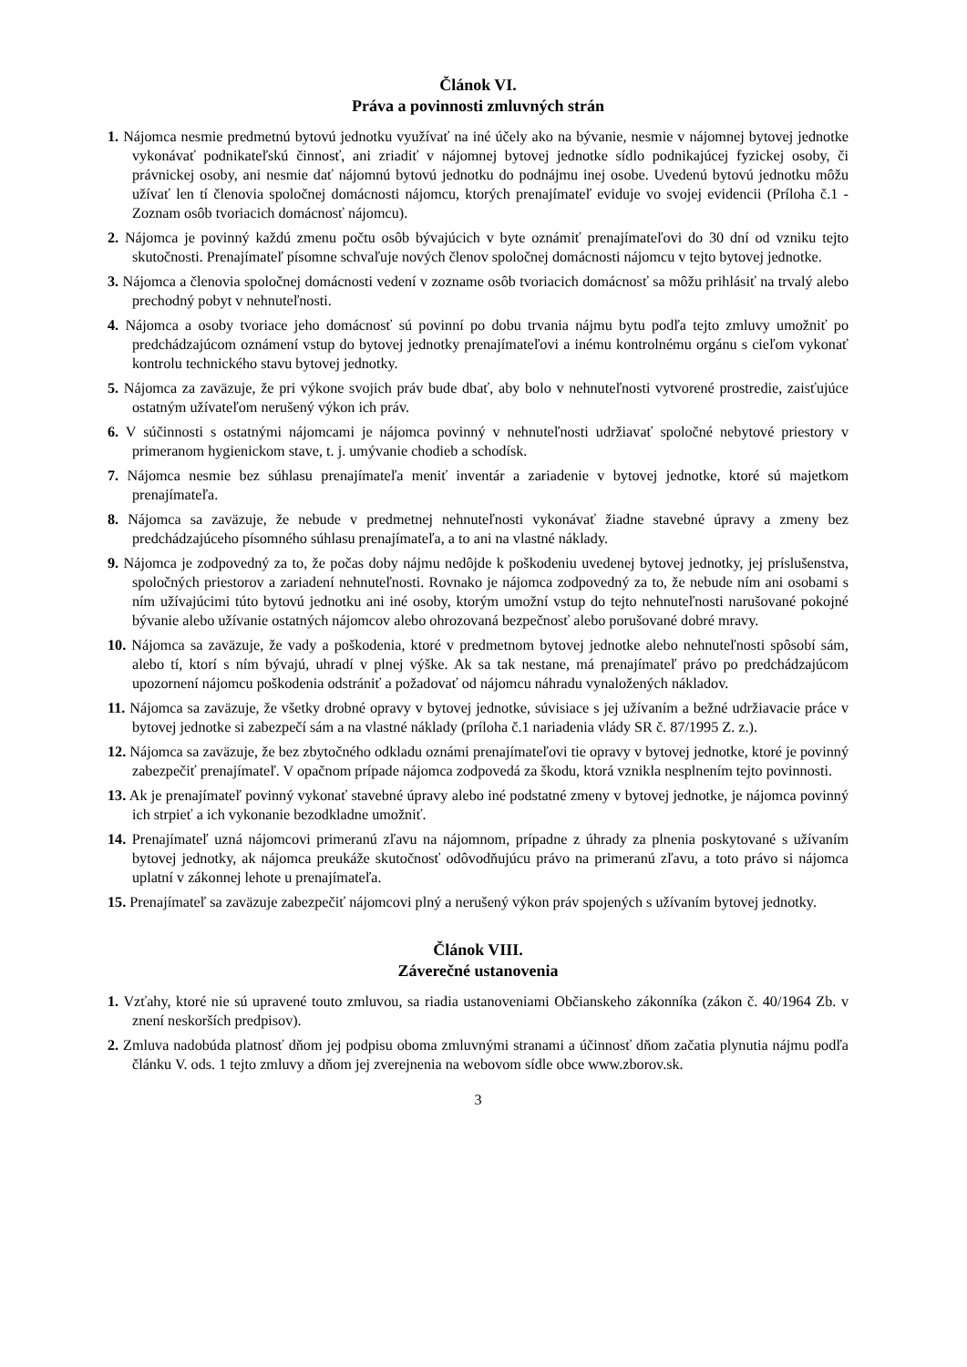Článok VI.
Práva a povinnosti zmluvných strán
1. Nájomca nesmie predmetnú bytovú jednotku využívať na iné účely ako na bývanie, nesmie v nájomnej bytovej jednotke vykonávať podnikateľskú činnosť, ani zriadiť v nájomnej bytovej jednotke sídlo podnikajúcej fyzickej osoby, či právnickej osoby, ani nesmie dať nájomnú bytovú jednotku do podnájmu inej osobe. Uvedenú bytovú jednotku môžu užívať len tí členovia spoločnej domácnosti nájomcu, ktorých prenajímateľ eviduje vo svojej evidencii (Príloha č.1 - Zoznam osôb tvoriacich domácnosť nájomcu).
2. Nájomca je povinný každú zmenu počtu osôb bývajúcich v byte oznámiť prenajímateľovi do 30 dní od vzniku tejto skutočnosti. Prenajímateľ písomne schvaľuje nových členov spoločnej domácnosti nájomcu v tejto bytovej jednotke.
3. Nájomca a členovia spoločnej domácnosti vedení v zozname osôb tvoriacich domácnosť sa môžu prihlásiť na trvalý alebo prechodný pobyt v nehnuteľnosti.
4. Nájomca a osoby tvoriace jeho domácnosť sú povinní po dobu trvania nájmu bytu podľa tejto zmluvy umožniť po predchádzajúcom oznámení vstup do bytovej jednotky prenajímateľovi a inému kontrolnému orgánu s cieľom vykonať kontrolu technického stavu bytovej jednotky.
5. Nájomca za zaväzuje, že pri výkone svojich práv bude dbať, aby bolo v nehnuteľnosti vytvorené prostredie, zaisťujúce ostatným užívateľom nerušený výkon ich práv.
6. V súčinnosti s ostatnými nájomcami je nájomca povinný v nehnuteľnosti udržiavať spoločné nebytové priestory v primeranom hygienickom stave, t. j. umývanie chodieb a schodísk.
7. Nájomca nesmie bez súhlasu prenajímateľa meniť inventár a zariadenie v bytovej jednotke, ktoré sú majetkom prenajímateľa.
8. Nájomca sa zaväzuje, že nebude v predmetnej nehnuteľnosti vykonávať žiadne stavebné úpravy a zmeny bez predchádzajúceho písomného súhlasu prenajímateľa, a to ani na vlastné náklady.
9. Nájomca je zodpovedný za to, že počas doby nájmu nedôjde k poškodeniu uvedenej bytovej jednotky, jej príslušenstva, spoločných priestorov a zariadení nehnuteľnosti. Rovnako je nájomca zodpovedný za to, že nebude ním ani osobami s ním užívajúcimi túto bytovú jednotku ani iné osoby, ktorým umožní vstup do tejto nehnuteľnosti narušované pokojné bývanie alebo užívanie ostatných nájomcov alebo ohrozovaná bezpečnosť alebo porušované dobré mravy.
10. Nájomca sa zaväzuje, že vady a poškodenia, ktoré v predmetnom bytovej jednotke alebo nehnuteľnosti spôsobí sám, alebo tí, ktorí s ním bývajú, uhradí v plnej výške. Ak sa tak nestane, má prenajímateľ právo po predchádzajúcom upozornení nájomcu poškodenia odstrániť a požadovať od nájomcu náhradu vynaložených nákladov.
11. Nájomca sa zaväzuje, že všetky drobné opravy v bytovej jednotke, súvisiace s jej užívaním a bežné udržiavacie práce v bytovej jednotke si zabezpečí sám a na vlastné náklady (príloha č.1 nariadenia vlády SR č. 87/1995 Z. z.).
12. Nájomca sa zaväzuje, že bez zbytočného odkladu oznámi prenajímateľovi tie opravy v bytovej jednotke, ktoré je povinný zabezpečiť prenajímateľ. V opačnom prípade nájomca zodpovedá za škodu, ktorá vznikla nesplnením tejto povinnosti.
13. Ak je prenajímateľ povinný vykonať stavebné úpravy alebo iné podstatné zmeny v bytovej jednotke, je nájomca povinný ich strpieť a ich vykonanie bezodkladne umožniť.
14. Prenajímateľ uzná nájomcovi primeranú zľavu na nájomnom, prípadne z úhrady za plnenia poskytované s užívaním bytovej jednotky, ak nájomca preukáže skutočnosť odôvodňujúcu právo na primeranú zľavu, a toto právo si nájomca uplatní v zákonnej lehote u prenajímateľa.
15. Prenajímateľ sa zaväzuje zabezpečiť nájomcovi plný a nerušený výkon práv spojených s užívaním bytovej jednotky.
Článok VIII.
Záverečné ustanovenia
1. Vzťahy, ktoré nie sú upravené touto zmluvou, sa riadia ustanoveniami Občianskeho zákonníka (zákon č. 40/1964 Zb. v znení neskorších predpisov).
2. Zmluva nadobúda platnosť dňom jej podpisu oboma zmluvnými stranami a účinnosť dňom začatia plynutia nájmu podľa článku V. ods. 1 tejto zmluvy a dňom jej zverejnenia na webovom sídle obce www.zborov.sk.
3